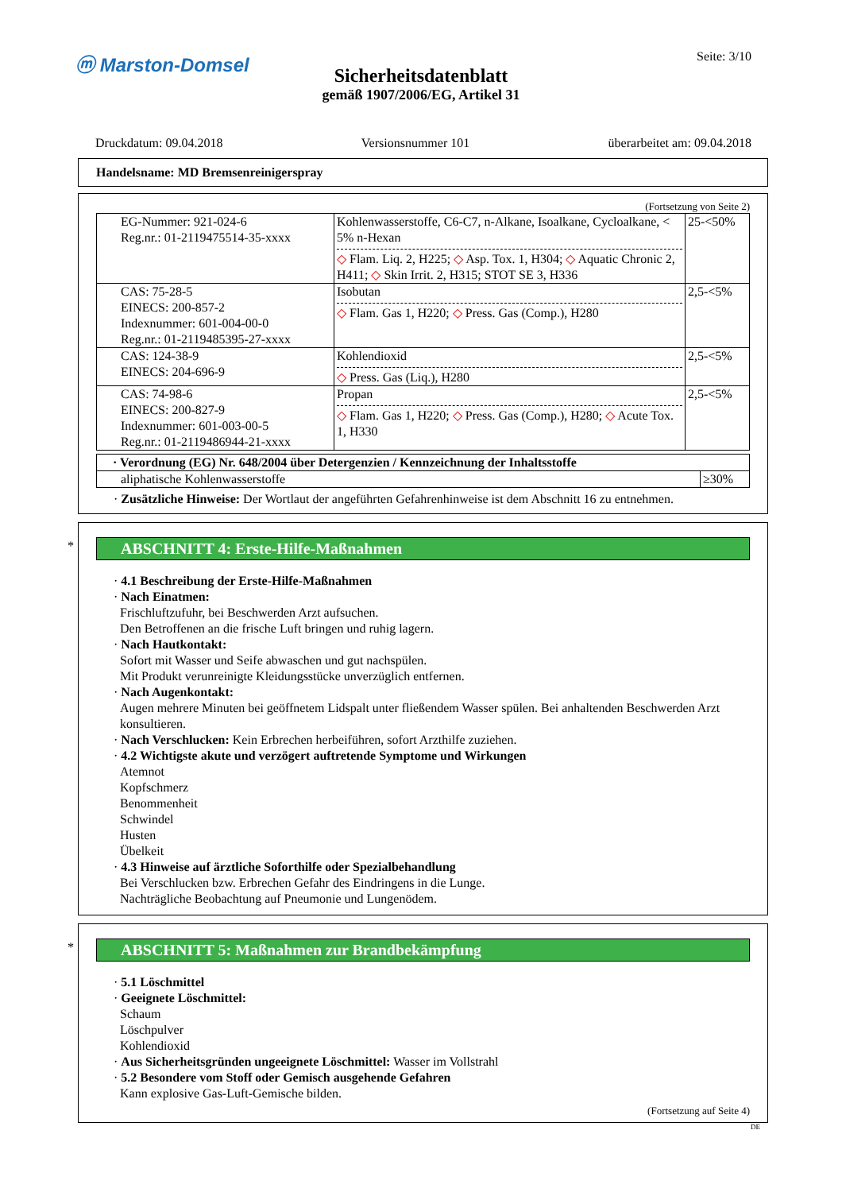ⓜ Marston-Domsel Seite: 3/10
Sicherheitsdatenblatt
gemäß 1907/2006/EG, Artikel 31
Druckdatum: 09.04.2018 Versionsnummer 101 überarbeitet am: 09.04.2018
Handelsname: MD Bremsenreinigerspray
(Fortsetzung von Seite 2)
| EG-Nummer: 921-024-6 Reg.nr.: 01-2119475514-35-xxxx | Kohlenwasserstoffe, C6-C7, n-Alkane, Isoalkane, Cycloalkane, < 5% n-Hexan ◇ Flam. Liq. 2, H225; ◇ Asp. Tox. 1, H304; ◇ Aquatic Chronic 2, H411; ◇ Skin Irrit. 2, H315; STOT SE 3, H336 | 25-<50% |
| CAS: 75-28-5 EINECS: 200-857-2 Indexnummer: 601-004-00-0 Reg.nr.: 01-2119485395-27-xxxx | Isobutan ◇ Flam. Gas 1, H220; ◇ Press. Gas (Comp.), H280 | 2,5-<5% |
| CAS: 124-38-9 EINECS: 204-696-9 | Kohlendioxid ◇ Press. Gas (Liq.), H280 | 2,5-<5% |
| CAS: 74-98-6 EINECS: 200-827-9 Indexnummer: 601-003-00-5 Reg.nr.: 01-2119486944-21-xxxx | Propan ◇ Flam. Gas 1, H220; ◇ Press. Gas (Comp.), H280; ◇ Acute Tox. 1, H330 | 2,5-<5% |
| · Verordnung (EG) Nr. 648/2004 über Detergenzien / Kennzeichnung der Inhaltsstoffe | |
| aliphatische Kohlenwasserstoffe | ≥30% |
· Zusätzliche Hinweise: Der Wortlaut der angeführten Gefahrenhinweise ist dem Abschnitt 16 zu entnehmen.
*
ABSCHNITT 4: Erste-Hilfe-Maßnahmen
· 4.1 Beschreibung der Erste-Hilfe-Maßnahmen
· Nach Einatmen:
Frischluftzufuhr, bei Beschwerden Arzt aufsuchen.
Den Betroffenen an die frische Luft bringen und ruhig lagern.
· Nach Hautkontakt:
Sofort mit Wasser und Seife abwaschen und gut nachspülen.
Mit Produkt verunreinigte Kleidungsstücke unverzüglich entfernen.
· Nach Augenkontakt:
Augen mehrere Minuten bei geöffnetem Lidspalt unter fließendem Wasser spülen. Bei anhaltenden Beschwerden Arzt konsultieren.
· Nach Verschlucken: Kein Erbrechen herbeiführen, sofort Arzthilfe zuziehen.
· 4.2 Wichtigste akute und verzögert auftretende Symptome und Wirkungen
Atemnot
Kopfschmerz
Benommenheit
Schwindel
Husten
Übelkeit
· 4.3 Hinweise auf ärztliche Soforthilfe oder Spezialbehandlung
Bei Verschlucken bzw. Erbrechen Gefahr des Eindringens in die Lunge.
Nachträgliche Beobachtung auf Pneumonie und Lungenödem.
*
ABSCHNITT 5: Maßnahmen zur Brandbekämpfung
· 5.1 Löschmittel
· Geeignete Löschmittel:
Schaum
Löschpulver
Kohlendioxid
· Aus Sicherheitsgründen ungeeignete Löschmittel: Wasser im Vollstrahl
· 5.2 Besondere vom Stoff oder Gemisch ausgehende Gefahren
Kann explosive Gas-Luft-Gemische bilden.
(Fortsetzung auf Seite 4)
DE